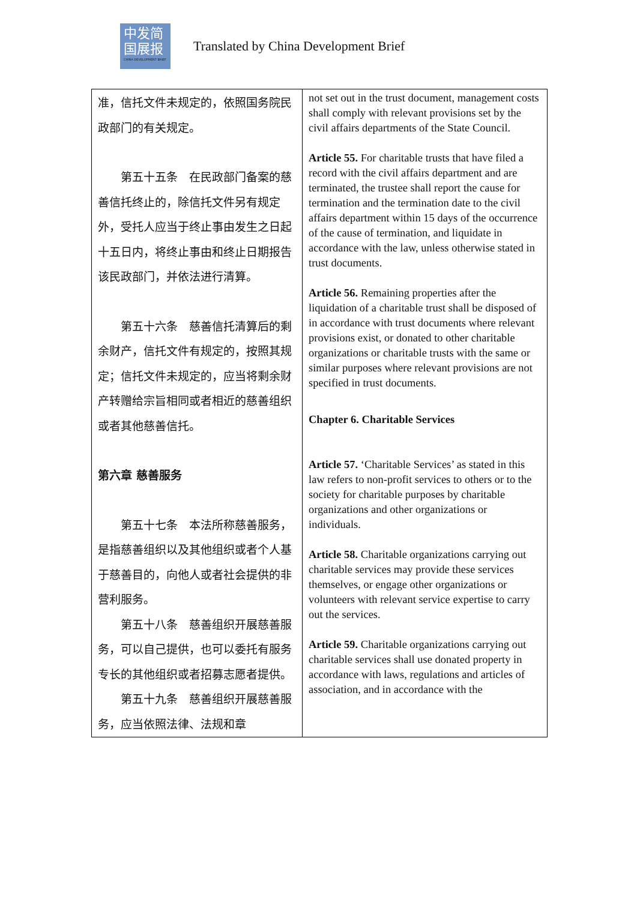中发简
国展报
CHINA DEVELOPMENT BRIEF
Translated by China Development Brief
| 准，信托文件未规定的，依照国务院民政部门的有关规定。 第五十五条 在民政部门备案的慈善信托终止的，除信托文件另有规定外，受托人应当于终止事由发生之日起十五日内，将终止事由和终止日期报告该民政部门，并依法进行清算。 第五十六条 慈善信托清算后的剩余财产，信托文件有规定的，按照其规定；信托文件未规定的，应当将剩余财产转赠给宗旨相同或者相近的慈善组织或者其他慈善信托。 第六章 慈善服务 第五十七条 本法所称慈善服务，是指慈善组织以及其他组织或者个人基于慈善目的，向他人或者社会提供的非营利服务。 第五十八条 慈善组织开展慈善服务，可以自己提供，也可以委托有服务专长的其他组织或者招募志愿者提供。 第五十九条 慈善组织开展慈善服务，应当依照法律、法规和章 | not set out in the trust document, management costs shall comply with relevant provisions set by the civil affairs departments of the State Council. Article 55. For charitable trusts that have filed a record with the civil affairs department and are terminated, the trustee shall report the cause for termination and the termination date to the civil affairs department within 15 days of the occurrence of the cause of termination, and liquidate in accordance with the law, unless otherwise stated in trust documents. Article 56. Remaining properties after the liquidation of a charitable trust shall be disposed of in accordance with trust documents where relevant provisions exist, or donated to other charitable organizations or charitable trusts with the same or similar purposes where relevant provisions are not specified in trust documents. Chapter 6. Charitable Services Article 57. ‘Charitable Services’ as stated in this law refers to non-profit services to others or to the society for charitable purposes by charitable organizations and other organizations or individuals. Article 58. Charitable organizations carrying out charitable services may provide these services themselves, or engage other organizations or volunteers with relevant service expertise to carry out the services. Article 59. Charitable organizations carrying out charitable services shall use donated property in accordance with laws, regulations and articles of association, and in accordance with the |